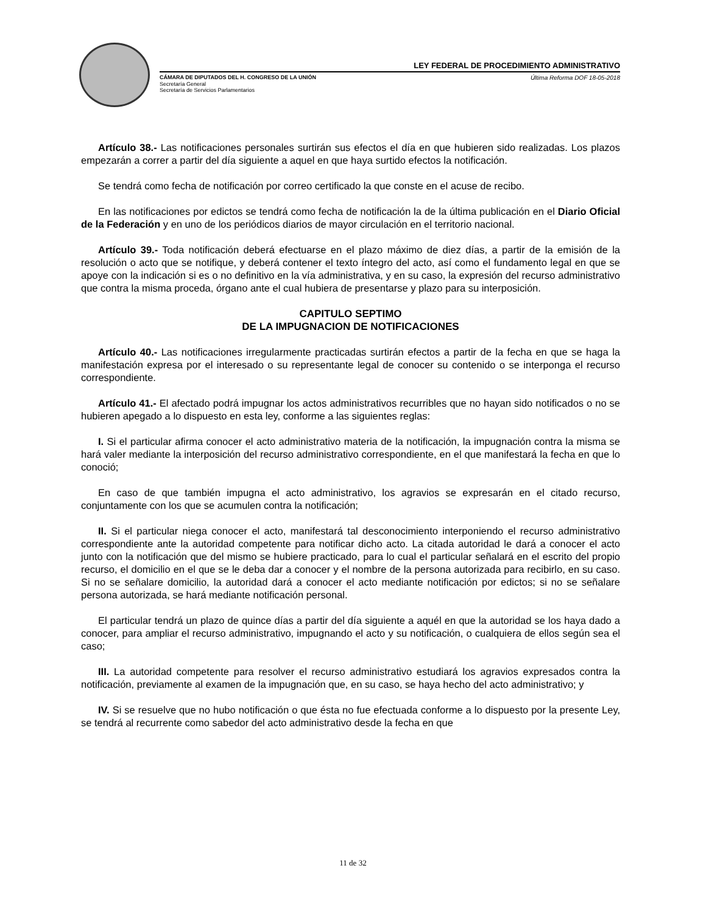LEY FEDERAL DE PROCEDIMIENTO ADMINISTRATIVO
CÁMARA DE DIPUTADOS DEL H. CONGRESO DE LA UNIÓN Última Reforma DOF 18-05-2018
Secretaría General
Secretaría de Servicios Parlamentarios
Artículo 38.- Las notificaciones personales surtirán sus efectos el día en que hubieren sido realizadas. Los plazos empezarán a correr a partir del día siguiente a aquel en que haya surtido efectos la notificación.
Se tendrá como fecha de notificación por correo certificado la que conste en el acuse de recibo.
En las notificaciones por edictos se tendrá como fecha de notificación la de la última publicación en el Diario Oficial de la Federación y en uno de los periódicos diarios de mayor circulación en el territorio nacional.
Artículo 39.- Toda notificación deberá efectuarse en el plazo máximo de diez días, a partir de la emisión de la resolución o acto que se notifique, y deberá contener el texto íntegro del acto, así como el fundamento legal en que se apoye con la indicación si es o no definitivo en la vía administrativa, y en su caso, la expresión del recurso administrativo que contra la misma proceda, órgano ante el cual hubiera de presentarse y plazo para su interposición.
CAPITULO SEPTIMO
DE LA IMPUGNACION DE NOTIFICACIONES
Artículo 40.- Las notificaciones irregularmente practicadas surtirán efectos a partir de la fecha en que se haga la manifestación expresa por el interesado o su representante legal de conocer su contenido o se interponga el recurso correspondiente.
Artículo 41.- El afectado podrá impugnar los actos administrativos recurribles que no hayan sido notificados o no se hubieren apegado a lo dispuesto en esta ley, conforme a las siguientes reglas:
I. Si el particular afirma conocer el acto administrativo materia de la notificación, la impugnación contra la misma se hará valer mediante la interposición del recurso administrativo correspondiente, en el que manifestará la fecha en que lo conoció;
En caso de que también impugna el acto administrativo, los agravios se expresarán en el citado recurso, conjuntamente con los que se acumulen contra la notificación;
II. Si el particular niega conocer el acto, manifestará tal desconocimiento interponiendo el recurso administrativo correspondiente ante la autoridad competente para notificar dicho acto. La citada autoridad le dará a conocer el acto junto con la notificación que del mismo se hubiere practicado, para lo cual el particular señalará en el escrito del propio recurso, el domicilio en el que se le deba dar a conocer y el nombre de la persona autorizada para recibirlo, en su caso. Si no se señalare domicilio, la autoridad dará a conocer el acto mediante notificación por edictos; si no se señalare persona autorizada, se hará mediante notificación personal.
El particular tendrá un plazo de quince días a partir del día siguiente a aquél en que la autoridad se los haya dado a conocer, para ampliar el recurso administrativo, impugnando el acto y su notificación, o cualquiera de ellos según sea el caso;
III. La autoridad competente para resolver el recurso administrativo estudiará los agravios expresados contra la notificación, previamente al examen de la impugnación que, en su caso, se haya hecho del acto administrativo; y
IV. Si se resuelve que no hubo notificación o que ésta no fue efectuada conforme a lo dispuesto por la presente Ley, se tendrá al recurrente como sabedor del acto administrativo desde la fecha en que
11 de 32